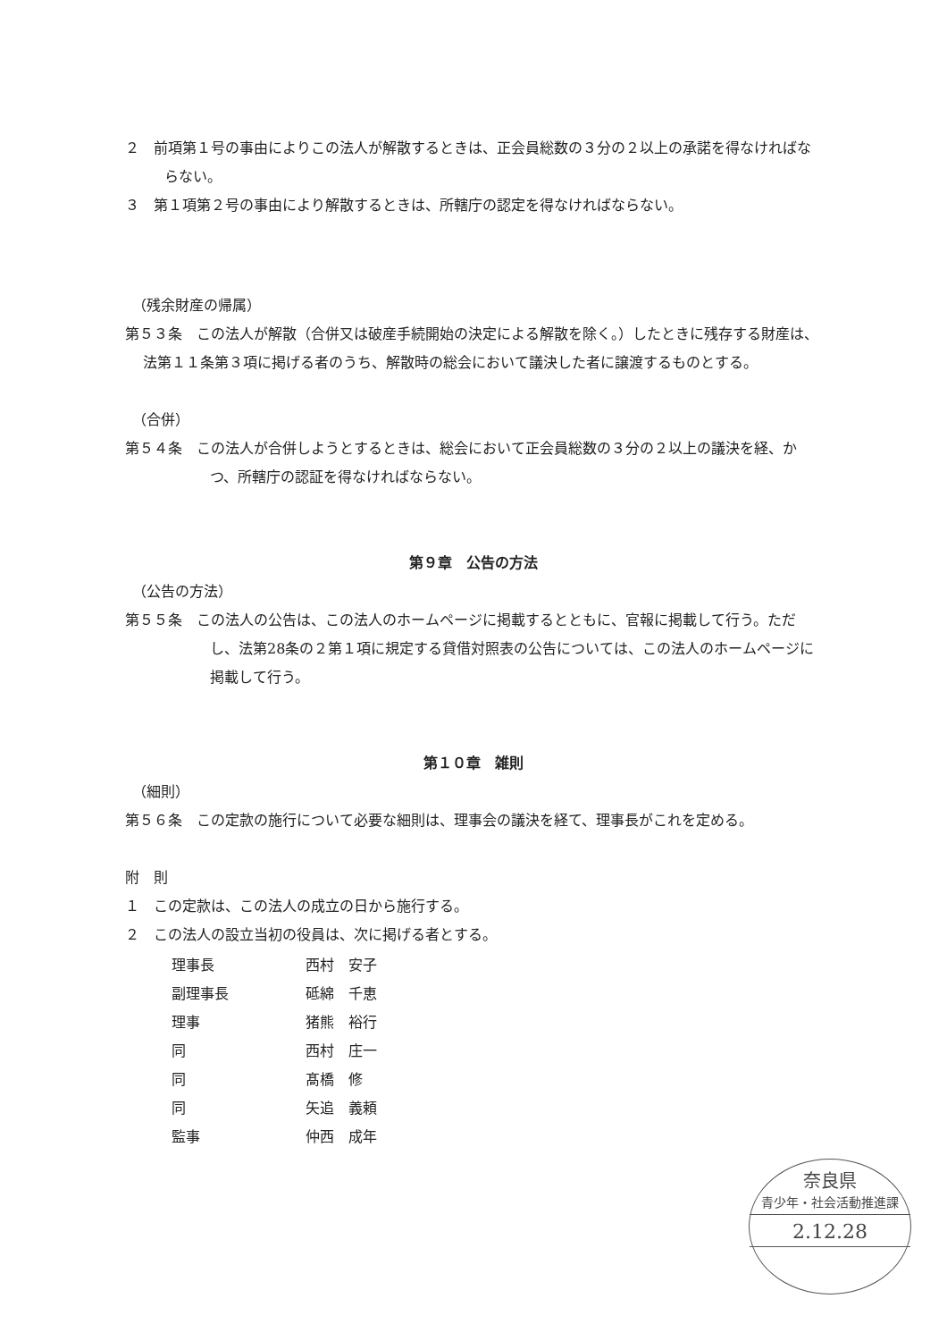２　前項第１号の事由によりこの法人が解散するときは、正会員総数の３分の２以上の承諾を得なければならない。
３　第１項第２号の事由により解散するときは、所轄庁の認定を得なければならない。
（残余財産の帰属）
第５３条　この法人が解散（合併又は破産手続開始の決定による解散を除く。）したときに残存する財産は、法第１１条第３項に掲げる者のうち、解散時の総会において議決した者に譲渡するものとする。
（合併）
第５４条　この法人が合併しようとするときは、総会において正会員総数の３分の２以上の議決を経、かつ、所轄庁の認証を得なければならない。
第９章　公告の方法
（公告の方法）
第５５条　この法人の公告は、この法人のホームページに掲載するとともに、官報に掲載して行う。ただし、法第28条の２第１項に規定する貸借対照表の公告については、この法人のホームページに掲載して行う。
第１０章　雑則
（細則）
第５６条　この定款の施行について必要な細則は、理事会の議決を経て、理事長がこれを定める。
附　則
１　この定款は、この法人の成立の日から施行する。
２　この法人の設立当初の役員は、次に掲げる者とする。
| 理事長 | 西村 安子 |
| 副理事長 | 砥綿 千恵 |
| 理事 | 猪熊 裕行 |
| 同 | 西村 庄一 |
| 同 | 髙橋 修 |
| 同 | 矢追 義頼 |
| 監事 | 仲西 成年 |
奈良県
青少年・社会活動推進課
2.12.28